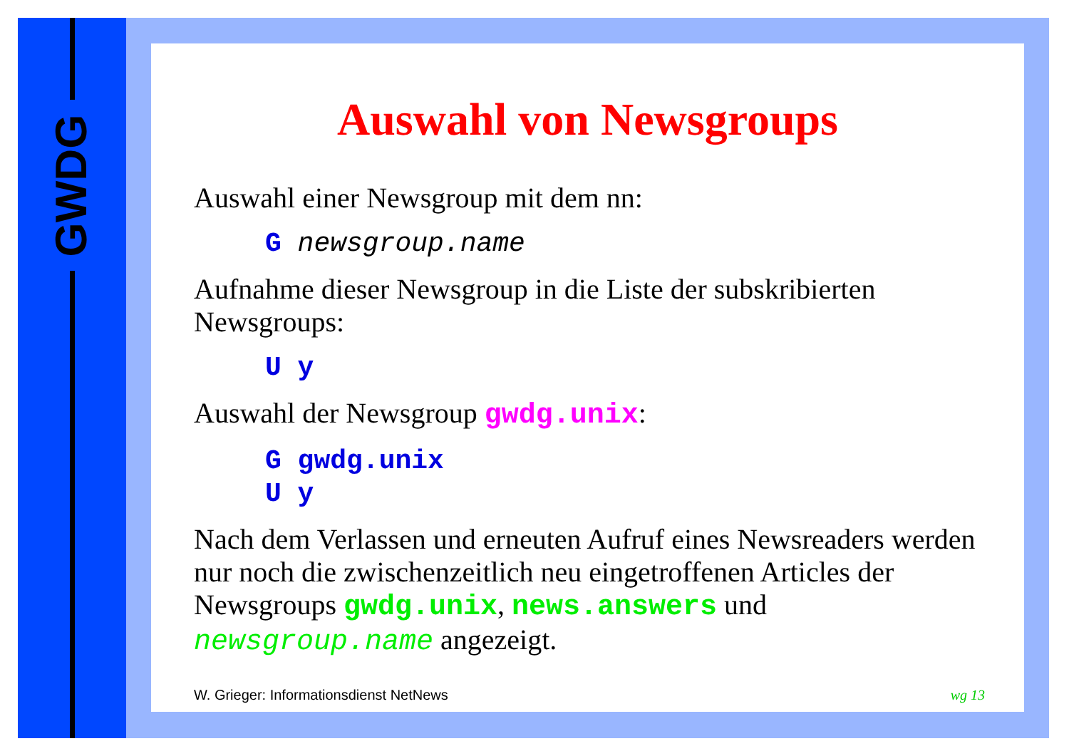GWDG
Auswahl von Newsgroups
Auswahl einer Newsgroup mit dem nn:
G newsgroup.name
Aufnahme dieser Newsgroup in die Liste der subskribierten Newsgroups:
U y
Auswahl der Newsgroup gwdg.unix:
G gwdg.unix
U y
Nach dem Verlassen und erneuten Aufruf eines Newsreaders werden nur noch die zwischenzeitlich neu eingetroffenen Articles der Newsgroups gwdg.unix, news.answers und newsgroup.name angezeigt.
W. Grieger: Informationsdienst NetNews wg 13